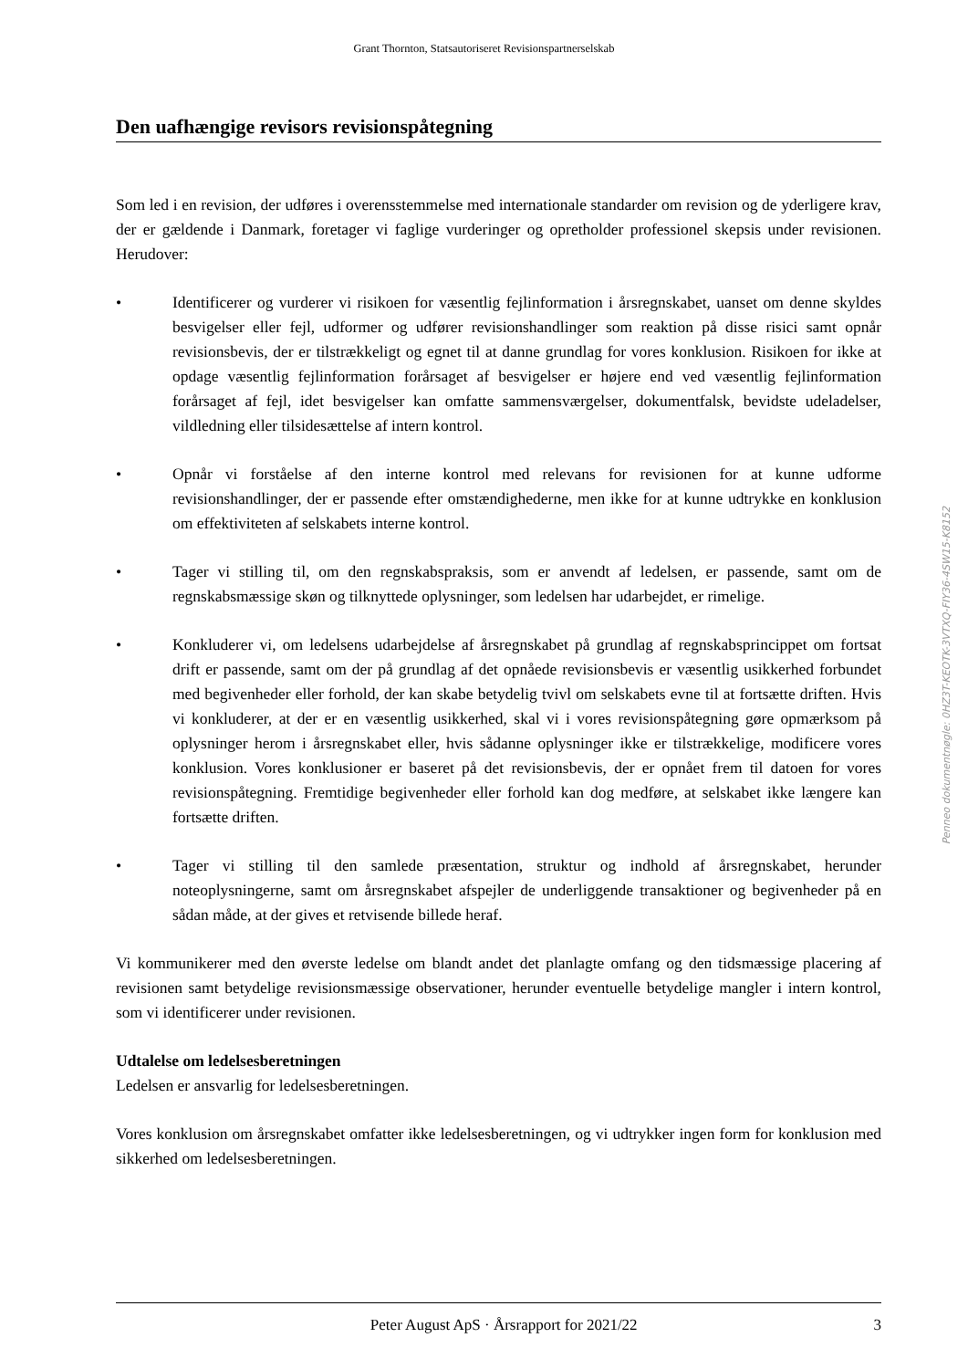Grant Thornton, Statsautoriseret Revisionspartnerselskab
Den uafhængige revisors revisionspåtegning
Som led i en revision, der udføres i overensstemmelse med internationale standarder om revision og de yderligere krav, der er gældende i Danmark, foretager vi faglige vurderinger og opretholder professionel skepsis under revisionen. Herudover:
• Identificerer og vurderer vi risikoen for væsentlig fejlinformation i årsregnskabet, uanset om denne skyldes besvigelser eller fejl, udformer og udfører revisionshandlinger som reaktion på disse risici samt opnår revisionsbevis, der er tilstrækkeligt og egnet til at danne grundlag for vores konklusion. Risikoen for ikke at opdage væsentlig fejlinformation forårsaget af besvigelser er højere end ved væsentlig fejlinformation forårsaget af fejl, idet besvigelser kan omfatte sammensværgelser, dokumentfalsk, bevidste udeladelser, vildledning eller tilsidesættelse af intern kontrol.
• Opnår vi forståelse af den interne kontrol med relevans for revisionen for at kunne udforme revisionshandlinger, der er passende efter omstændighederne, men ikke for at kunne udtrykke en konklusion om effektiviteten af selskabets interne kontrol.
• Tager vi stilling til, om den regnskabspraksis, som er anvendt af ledelsen, er passende, samt om de regnskabsmæssige skøn og tilknyttede oplysninger, som ledelsen har udarbejdet, er rimelige.
• Konkluderer vi, om ledelsens udarbejdelse af årsregnskabet på grundlag af regnskabsprincippet om fortsat drift er passende, samt om der på grundlag af det opnåede revisionsbevis er væsentlig usikkerhed forbundet med begivenheder eller forhold, der kan skabe betydelig tvivl om selskabets evne til at fortsætte driften. Hvis vi konkluderer, at der er en væsentlig usikkerhed, skal vi i vores revisionspåtegning gøre opmærksom på oplysninger herom i årsregnskabet eller, hvis sådanne oplysninger ikke er tilstrækkelige, modificere vores konklusion. Vores konklusioner er baseret på det revisionsbevis, der er opnået frem til datoen for vores revisionspåtegning. Fremtidige begivenheder eller forhold kan dog medføre, at selskabet ikke længere kan fortsætte driften.
• Tager vi stilling til den samlede præsentation, struktur og indhold af årsregnskabet, herunder noteoplysningerne, samt om årsregnskabet afspejler de underliggende transaktioner og begivenheder på en sådan måde, at der gives et retvisende billede heraf.
Vi kommunikerer med den øverste ledelse om blandt andet det planlagte omfang og den tidsmæssige placering af revisionen samt betydelige revisionsmæssige observationer, herunder eventuelle betydelige mangler i intern kontrol, som vi identificerer under revisionen.
Udtalelse om ledelsesberetningen
Ledelsen er ansvarlig for ledelsesberetningen.
Vores konklusion om årsregnskabet omfatter ikke ledelsesberetningen, og vi udtrykker ingen form for konklusion med sikkerhed om ledelsesberetningen.
Penneo dokumentnøgle: 0HZ3T-KEOTK-3VTXQ-FIY36-4SW15-K8152
Peter August ApS · Årsrapport for 2021/22 3